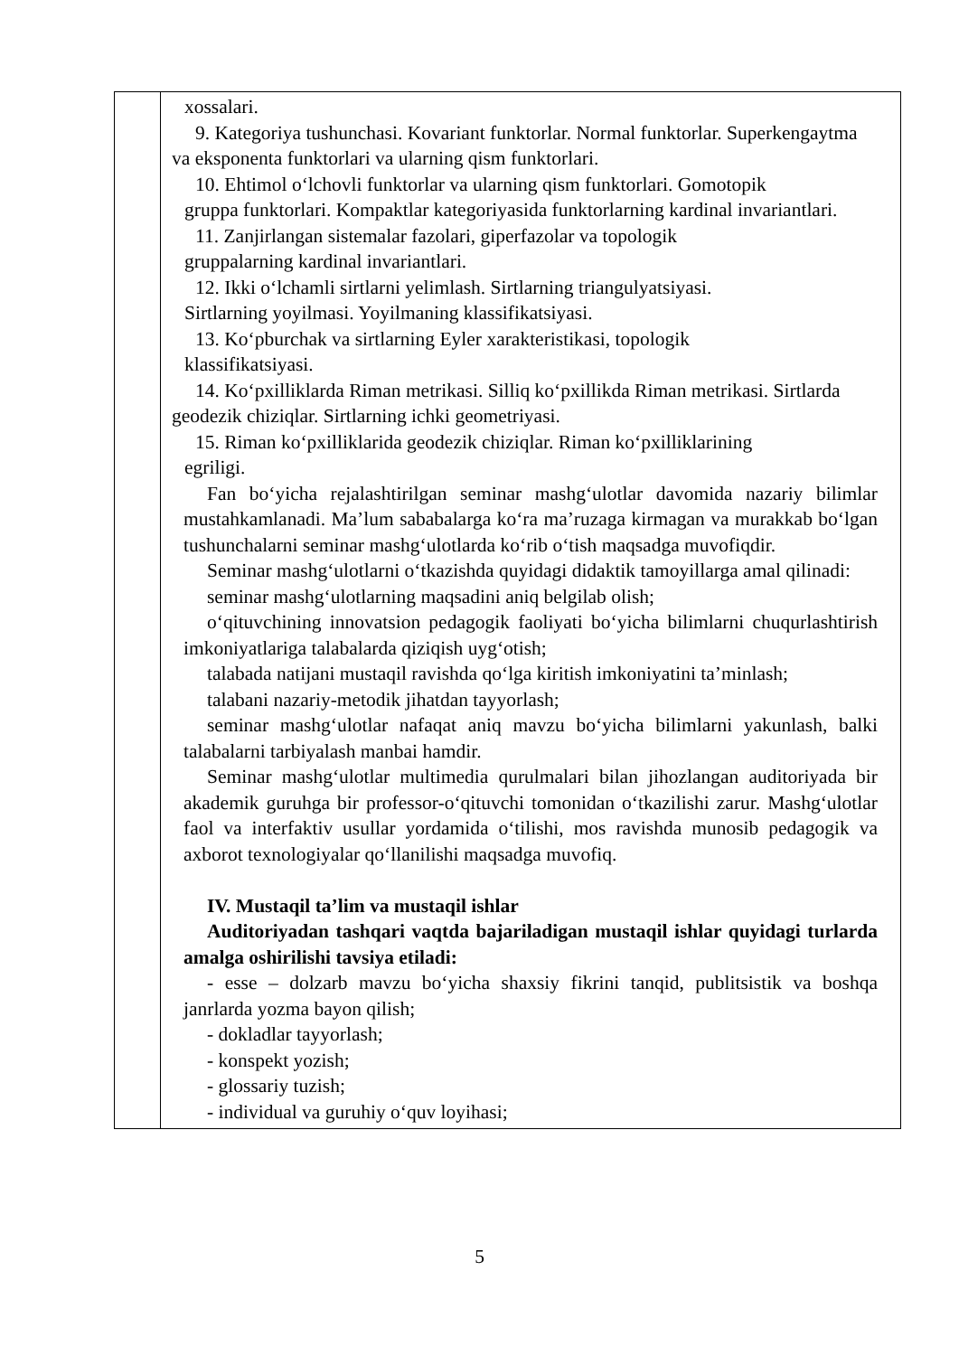| | xossalari. 9. Kategoriya tushunchasi. Kovariant funktorlar. Normal funktorlar. Superkengaytma va eksponenta funktorlari va ularning qism funktorlari. 10. Ehtimol o‘lchovli funktorlar va ularning qism funktorlari. Gomotopik gruppa funktorlari. Kompaktlar kategoriyasida funktorlarning kardinal invariantlari. 11. Zanjirlangan sistemalar fazolari, giperfazolar va topologik gruppalarning kardinal invariantlari. 12. Ikki o‘lchamli sirtlarni yelimlash. Sirtlarning triangulyatsiyasi. Sirtlarning yoyilmasi. Yoyilmaning klassifikatsiyasi. 13. Ko‘pburchak va sirtlarning Eyler xarakteristikasi, topologik klassifikatsiyasi. 14. Ko‘pxilliklarda Riman metrikasi. Silliq ko‘pxillikda Riman metrikasi. Sirtlarda geodezik chiziqlar. Sirtlarning ichki geometriyasi. 15. Riman ko‘pxilliklarida geodezik chiziqlar. Riman ko‘pxilliklarining egriligi. Fan bo‘yicha rejalashtirilgan seminar mashg‘ulotlar davomida nazariy bilimlar mustahkamlanadi. Ma’lum sababalarga ko‘ra ma’ruzaga kirmagan va murakkab bo‘lgan tushunchalarni seminar mashg‘ulotlarda ko‘rib o‘tish maqsadga muvofiqdir. Seminar mashg‘ulotlarni o‘tkazishda quyidagi didaktik tamoyillarga amal qilinadi: seminar mashg‘ulotlarning maqsadini aniq belgilab olish; o‘qituvchining innovatsion pedagogik faoliyati bo‘yicha bilimlarni chuqurlashtirish imkoniyatlariga talabalarda qiziqish uyg‘otish; talabada natijani mustaqil ravishda qo‘lga kiritish imkoniyatini ta’minlash; talabani nazariy-metodik jihatdan tayyorlash; seminar mashg‘ulotlar nafaqat aniq mavzu bo‘yicha bilimlarni yakunlash, balki talabalarni tarbiyalash manbai hamdir. Seminar mashg‘ulotlar multimedia qurulmalari bilan jihozlangan auditoriyada bir akademik guruhga bir professor-o‘qituvchi tomonidan o‘tkazilishi zarur. Mashg‘ulotlar faol va interfaktiv usullar yordamida o‘tilishi, mos ravishda munosib pedagogik va axborot texnologiyalar qo‘llanilishi maqsadga muvofiq. IV. Mustaqil ta’lim va mustaqil ishlar Auditoriyadan tashqari vaqtda bajariladigan mustaqil ishlar quyidagi turlarda amalga oshirilishi tavsiya etiladi: - esse – dolzarb mavzu bo‘yicha shaxsiy fikrini tanqid, publitsistik va boshqa janrlarda yozma bayon qilish; - dokladlar tayyorlash; - konspekt yozish; - glossariy tuzish; - individual va guruhiy o‘quv loyihasi; |
5